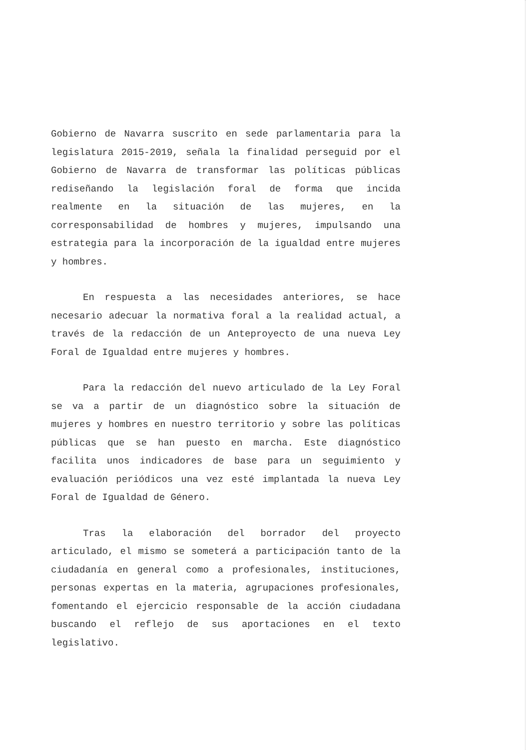Gobierno de Navarra suscrito en sede parlamentaria para la legislatura 2015-2019, señala la finalidad perseguid por el Gobierno de Navarra de transformar las políticas públicas rediseñando la legislación foral de forma que incida realmente en la situación de las mujeres, en la corresponsabilidad de hombres y mujeres, impulsando una estrategia para la incorporación de la igualdad entre mujeres y hombres.
En respuesta a las necesidades anteriores, se hace necesario adecuar la normativa foral a la realidad actual, a través de la redacción de un Anteproyecto de una nueva Ley Foral de Igualdad entre mujeres y hombres.
Para la redacción del nuevo articulado de la Ley Foral se va a partir de un diagnóstico sobre la situación de mujeres y hombres en nuestro territorio y sobre las políticas públicas que se han puesto en marcha. Este diagnóstico facilita unos indicadores de base para un seguimiento y evaluación periódicos una vez esté implantada la nueva Ley Foral de Igualdad de Género.
Tras la elaboración del borrador del proyecto articulado, el mismo se someterá a participación tanto de la ciudadanía en general como a profesionales, instituciones, personas expertas en la materia, agrupaciones profesionales, fomentando el ejercicio responsable de la acción ciudadana buscando el reflejo de sus aportaciones en el texto legislativo.